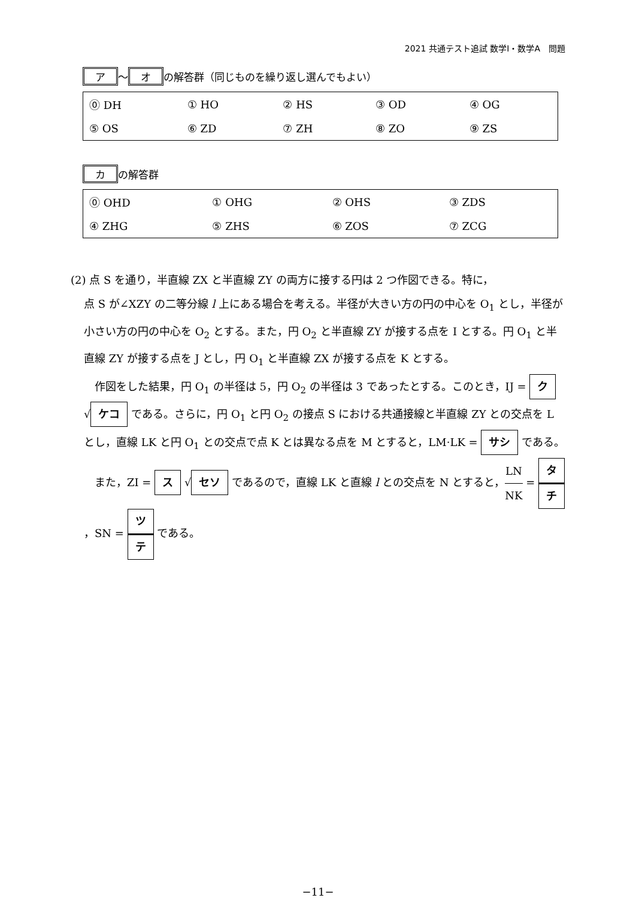2021 共通テスト追試 数学Ⅰ・数学A　問題
ア ～ オ の解答群（同じものを繰り返し選んでもよい）
| ⓪ DH | ① HO | ② HS | ③ OD | ④ OG |
| ⑤ OS | ⑥ ZD | ⑦ ZH | ⑧ ZO | ⑨ ZS |
カ の解答群
| ⓪ OHD | ① OHG | ② OHS | ③ ZDS |
| ④ ZHG | ⑤ ZHS | ⑥ ZOS | ⑦ ZCG |
(2) 点 S を通り，半直線 ZX と半直線 ZY の両方に接する円は 2 つ作図できる。特に，
点 S が∠XZY の二等分線 l 上にある場合を考える。半径が大きい方の円の中心を O<sub>1</sub> とし，半径が小さい方の円の中心を O<sub>2</sub> とする。また，円 O<sub>2</sub> と半直線 ZY が接する点を I とする。円 O<sub>1</sub> と半直線 ZY が接する点を J とし，円 O<sub>1</sub> と半直線 ZX が接する点を K とする。
　作図をした結果，円 O<sub>1</sub> の半径は 5，円 O<sub>2</sub> の半径は 3 であったとする。このとき，IJ = ク √ ケコ である。さらに，円 O<sub>1</sub> と円 O<sub>2</sub> の接点 S における共通接線と半直線 ZY との交点を L とし，直線 LK と円 O<sub>1</sub> との交点で点 K とは異なる点を M とすると，LM·LK = サシ である。
　また，ZI = ス √ セソ であるので，直線 LK と直線 l との交点を N とすると，LN NK = タ チ，SN = ツ テ である。
−11−